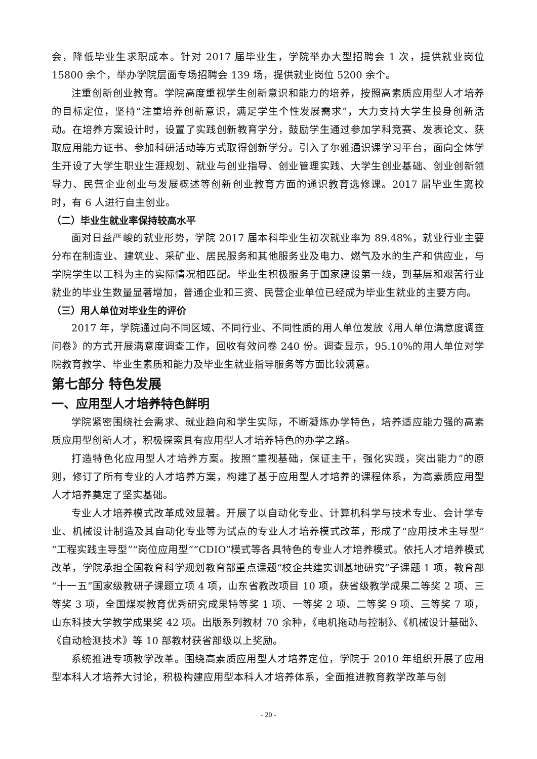会，降低毕业生求职成本。针对 2017 届毕业生，学院举办大型招聘会 1 次，提供就业岗位 15800 余个，举办学院层面专场招聘会 139 场，提供就业岗位 5200 余个。
注重创新创业教育。学院高度重视学生创新意识和能力的培养，按照高素质应用型人才培养的目标定位，坚持“注重培养创新意识，满足学生个性发展需求”，大力支持大学生投身创新活动。在培养方案设计时，设置了实践创新教育学分，鼓励学生通过参加学科竞赛、发表论文、获取应用能力证书、参加科研活动等方式取得创新学分。引入了尔雅通识课学习平台，面向全体学生开设了大学生职业生涯规划、就业与创业指导、创业管理实践、大学生创业基础、创业创新领导力、民营企业创业与发展概述等创新创业教育方面的通识教育选修课。2017 届毕业生离校时，有 6 人进行自主创业。
（二）毕业生就业率保持较高水平
面对日益严峻的就业形势，学院 2017 届本科毕业生初次就业率为 89.48%，就业行业主要分布在制造业、建筑业、采矿业、居民服务和其他服务业及电力、燃气及水的生产和供应业，与学院学生以工科为主的实际情况相匹配。毕业生积极服务于国家建设第一线，到基层和艰苦行业就业的毕业生数量显著增加，普通企业和三资、民营企业单位已经成为毕业生就业的主要方向。
（三）用人单位对毕业生的评价
2017 年，学院通过向不同区域、不同行业、不同性质的用人单位发放《用人单位满意度调查问卷》的方式开展满意度调查工作，回收有效问卷 240 份。调查显示，95.10%的用人单位对学院教育教学、毕业生素质和能力及毕业生就业指导服务等方面比较满意。
第七部分 特色发展
一、应用型人才培养特色鲜明
学院紧密围绕社会需求、就业趋向和学生实际，不断凝炼办学特色，培养适应能力强的高素质应用型创新人才，积极探索具有应用型人才培养特色的办学之路。
打造特色化应用型人才培养方案。按照“重视基础，保证主干，强化实践，突出能力”的原则，修订了所有专业的人才培养方案，构建了基于应用型人才培养的课程体系，为高素质应用型人才培养奠定了坚实基础。
专业人才培养模式改革成效显著。开展了以自动化专业、计算机科学与技术专业、会计学专业、机械设计制造及其自动化专业等为试点的专业人才培养模式改革，形成了“应用技术主导型”“工程实践主导型”“岗位应用型”“CDIO”模式等各具特色的专业人才培养模式。依托人才培养模式改革，学院承担全国教育科学规划教育部重点课题“校企共建实训基地研究”子课题 1 项，教育部“十一五”国家级教研子课题立项 4 项，山东省教改项目 10 项，获省级教学成果二等奖 2 项、三等奖 3 项，全国煤炭教育优秀研究成果特等奖 1 项、一等奖 2 项、二等奖 9 项、三等奖 7 项，山东科技大学教学成果奖 42 项。出版系列教材 70 余种，《电机拖动与控制》、《机械设计基础》、《自动检测技术》等 10 部教材获省部级以上奖励。
系统推进专项教学改革。围绕高素质应用型人才培养定位，学院于 2010 年组织开展了应用型本科人才培养大讨论，积极构建应用型本科人才培养体系，全面推进教育教学改革与创
- 20 -